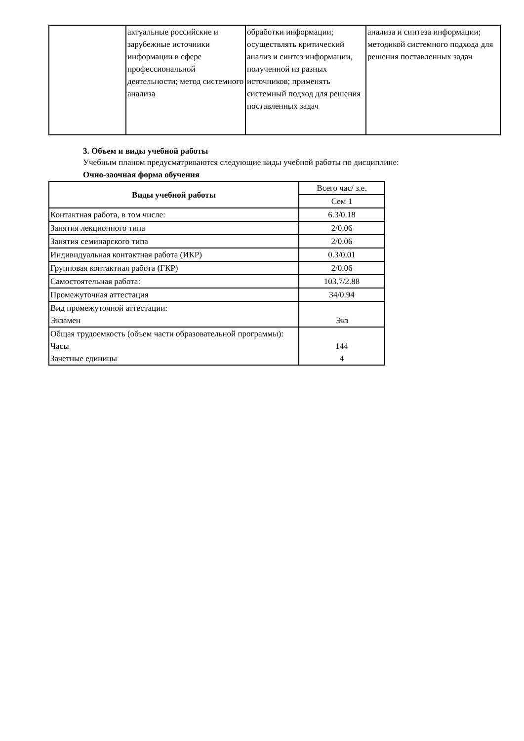| | актуальные российские и зарубежные источники информации в сфере профессиональной деятельности; метод системного анализа | обработки информации; осуществлять критический анализ и синтез информации, полученной из разных источников; применять системный подход для решения поставленных задач | анализа и синтеза информации; методикой системного подхода для решения поставленных задач |
3. Объем и виды учебной работы
Учебным планом предусматриваются следующие виды учебной работы по дисциплине:
Очно-заочная форма обучения
| Виды учебной работы | Всего час/ з.е. |
| | Сем 1 |
| Контактная работа, в том числе: | 6.3/0.18 |
| Занятия лекционного типа | 2/0.06 |
| Занятия семинарского типа | 2/0.06 |
| Индивидуальная контактная работа (ИКР) | 0.3/0.01 |
| Групповая контактная работа (ГКР) | 2/0.06 |
| Самостоятельная работа: | 103.7/2.88 |
| Промежуточная аттестация | 34/0.94 |
| Вид промежуточной аттестации: Экзамен | Экз |
| Общая трудоемкость (объем части образовательной программы): Часы Зачетные единицы | 144 4 |